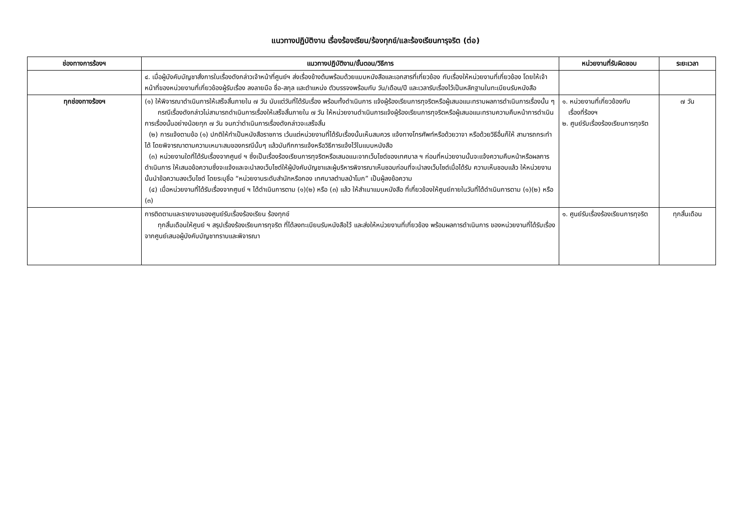แนวทางปฏิบัติงาน เรื่องร้องเรียน/ร้องทุกข์/และร้องเรียนการุจริต (ต่อ)
| ช่องทางการร้องฯ | แนวทางปฏิบัติงาน/ขั้นตอน/วิธีการ | หน่วยงานที่รับผิดชอบ | ระยะเวลา |
| --- | --- | --- | --- |
| | ๔. เมื่อผู้บังคับบัญชาสั่งการในเรื่องดังกล่าวเจ้าหน้าที่ศูนย์ฯ ส่งเรื่องข้างต้นพร้อมด้วยแบบหนังสือและเอกสารที่เกี่ยวข้อง กับเรื่องให้หน่วยงานที่เกี่ยวข้อง โดยให้เจ้าหน้าที่ของหน่วยงานที่เกี่ยวข้องผู้รับเรื่อง ลงลายมือ ชื่อ-สกุล และตำแหน่ง ตัวบรรจงพร้อมกับ วัน/เดือน/ปี และเวลารับเรื่องไว้เป็นหลักฐานในทะเบียนรับหนังสือ | | |
| ทุกช่องทางร้องฯ | (๑) ให้พิจารณาดำเนินการให้เสร็จสิ้นภายใน ๗ วัน นับแต่วันที่ได้รับเรื่อง พร้อมทั้งดำเนินการ แจ้งผู้ร้องเรียนการทุจริตหรือผู้เสนอแนะทราบผลการดำเนินการเรื่องนั้น ๆ กรณีเรื่องดังกล่าวไม่สามารถดำเนินการเรื่องให้เสร็จสิ้นภายใน ๗ วัน ให้หน่วยงานดำเนินการแจ้งผู้ร้องเรียนการทุจริตหรือผู้เสนอแนะทราบความคืบหน้าการดำเนินการเรื่องนั้นอย่างน้อยทุก ๗ วัน จนกว่าดำเนินการเรื่องดังกล่าวจะเสร็จสิ้น (๒) การแจ้งตามข้อ (๑) ปกติให้ทำเป็นหนังสือราชการ เว้นแต่หน่วยงานที่ได้รับเรื่องนั้นเห็นสมควร แจ้งทางโทรศัพท์หรือด้วยวาจา หรือด้วยวิธีอื่นก็ให้ สามารถกระทำได้ โดยพิจารณาตามความเหมาะสมของกรณีนั้นๆ แล้วบันทึกการแจ้งหรือวิธีการแจ้งไว้ในแบบหนังสือ (๓) หน่วยงานใดที่ได้รับเรื่องจากศูนย์ ฯ ซึ่งเป็นเรื่องร้องเรียนการทุจริตหรือเสนอแนะจากเว็บไซด์ของเทศบาล ฯ ก่อนที่หน่วยงานนั้นจะแจ้งความคืบหน้าหรือผลการดำเนินการ ให้เสนอข้อความซึ่งจะแจ้งและจะนำลงเว็บไซด์ให้ผู้บังคับบัญชาและผู้บริหารพิจารณาเห็นชอบก่อนที่จะนำลงเว็บไซด์เมื่อได้รับ ความเห็นชอบแล้ว ให้หน่วยงานนั้นนำข้อความลงเว็บไซด์ โดยระบุชื่อ “หน่วยงานระดับสำนักหรือกอง เทศบาลตำบลป่าโมก” เป็นผู้ลงข้อความ (๔) เมื่อหน่วยงานที่ได้รับเรื่องจากศูนย์ ฯ ได้ดำเนินการตาม (๑)(๒) หรือ (๓) แล้ว ให้สำเนาแบบหนังสือ ที่เกี่ยวข้องให้ศูนย์ภายในวันที่ได้ดำเนินการตาม (๑)(๒) หรือ (๓) | ๑. หน่วยงานที่เกี่ยวข้องกับ เรื่องที่ร้องฯ ๒. ศูนย์รับเรื่องร้องเรียนการทุจริต | ๗ วัน |
| | การติดตามและรายงานของศูนย์รับเรื่องร้องเรียน ร้องทุกข์ ทุกสิ้นเดือนให้ศูนย์ ฯ สรุปเรื่องร้องเรียนการทุจริต ที่ได้ลงทะเบียนรับหนังสือไว้ และส่งให้หน่วยงานที่เกี่ยวข้อง พร้อมผลการดำเนินการ ของหน่วยงานที่ได้รับเรื่องจากศูนย์เสนอผู้บังคับบัญชาทราบและพิจารณา | ๑. ศูนย์รับเรื่องร้องเรียนการทุจริต | ทุกสิ้นเดือน |